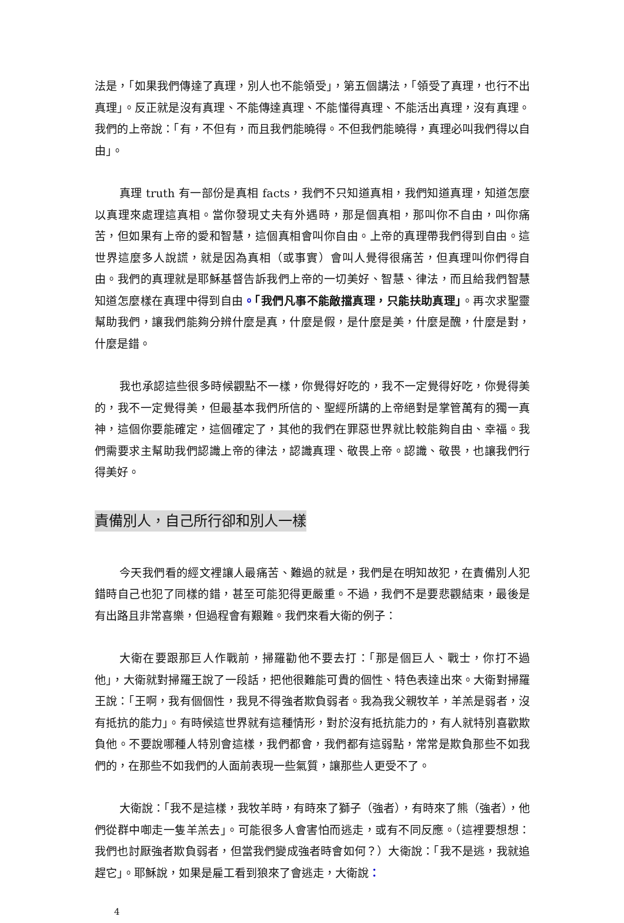法是，「如果我們傳達了真理，別人也不能領受」，第五個講法，「領受了真理，也行不出真理」。反正就是沒有真理、不能傳達真理、不能懂得真理、不能活出真理，沒有真理。我們的上帝說：「有，不但有，而且我們能曉得。不但我們能曉得，真理必叫我們得以自由」。
真理 truth 有一部份是真相 facts，我們不只知道真相，我們知道真理，知道怎麼以真理來處理這真相。當你發現丈夫有外遇時，那是個真相，那叫你不自由，叫你痛苦，但如果有上帝的愛和智慧，這個真相會叫你自由。上帝的真理帶我們得到自由。這世界這麼多人說謊，就是因為真相（或事實）會叫人覺得很痛苦，但真理叫你們得自由。我們的真理就是耶穌基督告訴我們上帝的一切美好、智慧、律法，而且給我們智慧知道怎麼樣在真理中得到自由。「我們凡事不能敵擋真理，只能扶助真理」。再次求聖靈幫助我們，讓我們能夠分辨什麼是真，什麼是假，是什麼是美，什麼是醜，什麼是對，什麼是錯。
我也承認這些很多時候觀點不一樣，你覺得好吃的，我不一定覺得好吃，你覺得美的，我不一定覺得美，但最基本我們所信的、聖經所講的上帝絕對是掌管萬有的獨一真神，這個你要能確定，這個確定了，其他的我們在罪惡世界就比較能夠自由、幸福。我們需要求主幫助我們認識上帝的律法，認識真理、敬畏上帝。認識、敬畏，也讓我們行得美好。
責備別人，自己所行卻和別人一樣
今天我們看的經文裡讓人最痛苦、難過的就是，我們是在明知故犯，在責備別人犯錯時自己也犯了同樣的錯，甚至可能犯得更嚴重。不過，我們不是要悲觀結束，最後是有出路且非常喜樂，但過程會有艱難。我們來看大衛的例子：
大衛在要跟那巨人作戰前，掃羅勸他不要去打：「那是個巨人、戰士，你打不過他」，大衛就對掃羅王說了一段話，把他很難能可貴的個性、特色表達出來。大衛對掃羅王說：「王啊，我有個個性，我見不得強者欺負弱者。我為我父親牧羊，羊羔是弱者，沒有抵抗的能力」。有時候這世界就有這種情形，對於沒有抵抗能力的，有人就特別喜歡欺負他。不要說哪種人特別會這樣，我們都會，我們都有這弱點，常常是欺負那些不如我們的，在那些不如我們的人面前表現一些氣質，讓那些人更受不了。
大衛說：「我不是這樣，我牧羊時，有時來了獅子（強者），有時來了熊（強者），他們從群中啣走一隻羊羔去」。可能很多人會害怕而逃走，或有不同反應。（這裡要想想：我們也討厭強者欺負弱者，但當我們變成強者時會如何？）大衛說：「我不是逃，我就追趕它」。耶穌說，如果是雇工看到狼來了會逃走，大衛說：
4